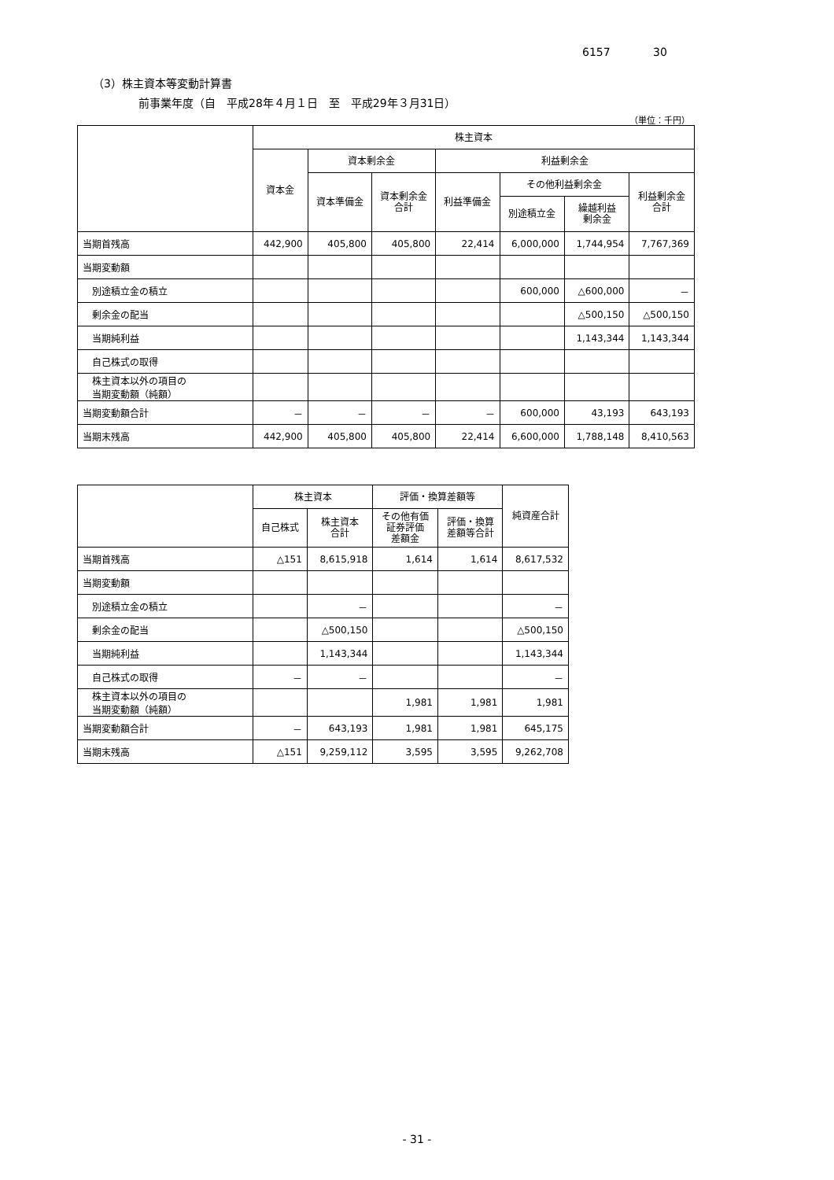6157 30
（3）株主資本等変動計算書
前事業年度（自　平成28年４月１日　至　平成29年３月31日）
（単位：千円）
| | 株主資本 | | | | | | |
| --- | --- | --- | --- | --- | --- | --- | --- |
| | 資本金 | 資本剰余金 | | 利益剰余金 | | | |
| | | 資本準備金 | 資本剰余金 合計 | 利益準備金 | その他利益剰余金 | | 利益剰余金 合計 |
| | | | | | 別途積立金 | 繰越利益 剰余金 | |
| 当期首残高 | 442,900 | 405,800 | 405,800 | 22,414 | 6,000,000 | 1,744,954 | 7,767,369 |
| 当期変動額 | | | | | | | |
| 別途積立金の積立 | | | | | 600,000 | △600,000 | － |
| 剰余金の配当 | | | | | | △500,150 | △500,150 |
| 当期純利益 | | | | | | 1,143,344 | 1,143,344 |
| 自己株式の取得 | | | | | | | |
| 株主資本以外の項目の 当期変動額（純額） | | | | | | | |
| 当期変動額合計 | － | － | － | － | 600,000 | 43,193 | 643,193 |
| 当期末残高 | 442,900 | 405,800 | 405,800 | 22,414 | 6,600,000 | 1,788,148 | 8,410,563 |
| | 株主資本 | | 評価・換算差額等 | | 純資産合計 |
| --- | --- | --- | --- | --- | --- |
| | 自己株式 | 株主資本 合計 | その他有価 証券評価 差額金 | 評価・換算 差額等合計 | |
| 当期首残高 | △151 | 8,615,918 | 1,614 | 1,614 | 8,617,532 |
| 当期変動額 | | | | | |
| 別途積立金の積立 | | － | | | － |
| 剰余金の配当 | | △500,150 | | | △500,150 |
| 当期純利益 | | 1,143,344 | | | 1,143,344 |
| 自己株式の取得 | － | － | | | － |
| 株主資本以外の項目の 当期変動額（純額） | | | 1,981 | 1,981 | 1,981 |
| 当期変動額合計 | － | 643,193 | 1,981 | 1,981 | 645,175 |
| 当期末残高 | △151 | 9,259,112 | 3,595 | 3,595 | 9,262,708 |
- 31 -